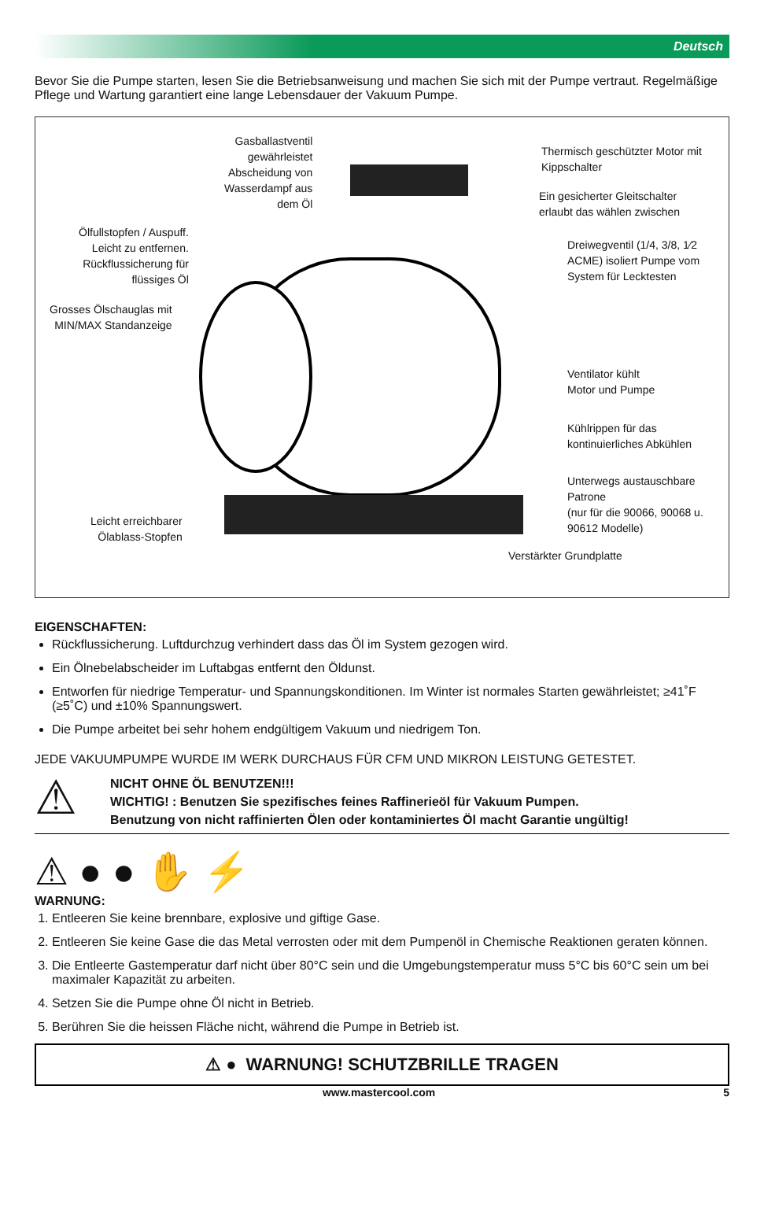Deutsch
Bevor Sie die Pumpe starten, lesen Sie die Betriebsanweisung und machen Sie sich mit der Pumpe vertraut. Regelmäßige Pflege und Wartung garantiert eine lange Lebensdauer der Vakuum Pumpe.
Gasballastventil
gewährleistet
Abscheidung von
Wasserdampf aus
dem Öl
Thermisch geschützter Motor mit
Kippschalter
Ein gesicherter Gleitschalter
erlaubt das wählen zwischen
Ölfullstopfen / Auspuff.
Leicht zu entfernen.
Rückflussicherung für
flüssiges Öl
Dreiwegventil (1/4, 3/8, 1⁄2
ACME) isoliert Pumpe vom
System für Lecktesten
Grosses Ölschauglas mit
MIN/MAX Standanzeige
Ventilator kühlt
Motor und Pumpe
Kühlrippen für das
kontinuierliches Abkühlen
Unterwegs austauschbare
Patrone
(nur für die 90066, 90068 u.
90612 Modelle)
Leicht erreichbarer
Ölablass-Stopfen
Verstärkter Grundplatte
EIGENSCHAFTEN:
Rückflussicherung. Luftdurchzug verhindert dass das Öl im System gezogen wird.
Ein Ölnebelabscheider im Luftabgas entfernt den Öldunst.
Entworfen für niedrige Temperatur- und Spannungskonditionen. Im Winter ist normales Starten gewährleistet; ≥41˚F (≥5˚C) und ±10% Spannungswert.
Die Pumpe arbeitet bei sehr hohem endgültigem Vakuum und niedrigem Ton.
JEDE VAKUUMPUMPE WURDE IM WERK DURCHAUS FÜR CFM UND MIKRON LEISTUNG GETESTET.
⚠
NICHT OHNE ÖL BENUTZEN!!!
WICHTIG! : Benutzen Sie spezifisches feines Raffinerieöl für Vakuum Pumpen.
Benutzung von nicht raffinierten Ölen oder kontaminiertes Öl macht Garantie ungültig!
⚠ ● ● ✋ ⚡
WARNUNG:
1. Entleeren Sie keine brennbare, explosive und giftige Gase.
2. Entleeren Sie keine Gase die das Metal verrosten oder mit dem Pumpenöl in Chemische Reaktionen geraten können.
3. Die Entleerte Gastemperatur darf nicht über 80°C sein und die Umgebungstemperatur muss 5°C bis 60°C sein um bei maximaler Kapazität zu arbeiten.
4. Setzen Sie die Pumpe ohne Öl nicht in Betrieb.
5. Berühren Sie die heissen Fläche nicht, während die Pumpe in Betrieb ist.
⚠ ● WARNUNG! SCHUTZBRILLE TRAGEN
www.mastercool.com 5